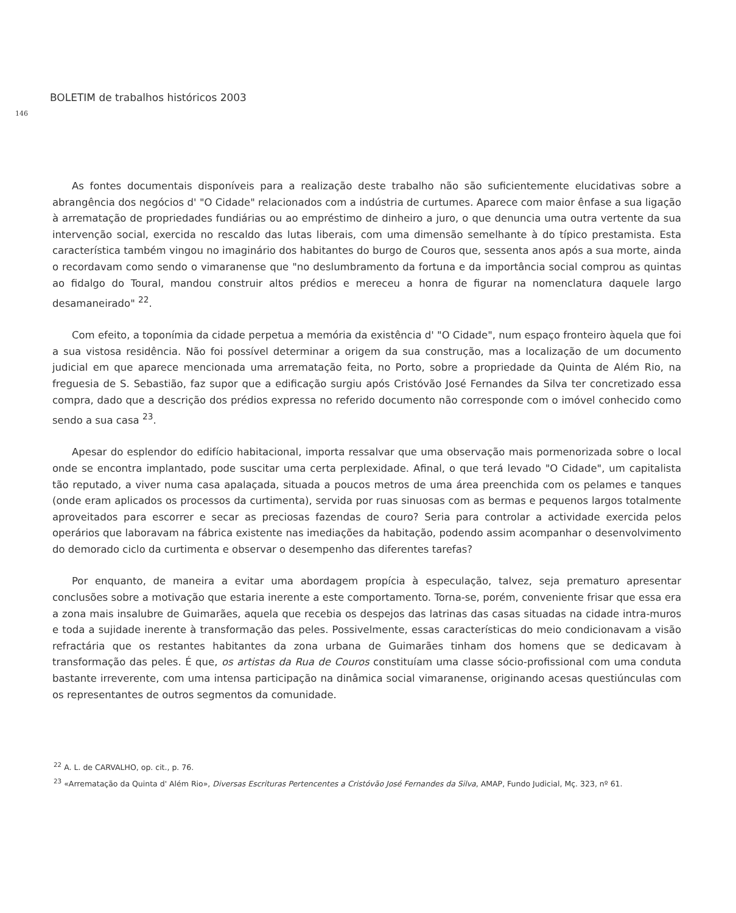BOLETIM de trabalhos históricos 2003
146
As fontes documentais disponíveis para a realização deste trabalho não são suficientemente elucidativas sobre a abrangência dos negócios d' "O Cidade" relacionados com a indústria de curtumes. Aparece com maior ênfase a sua ligação à arrematação de propriedades fundiárias ou ao empréstimo de dinheiro a juro, o que denuncia uma outra vertente da sua intervenção social, exercida no rescaldo das lutas liberais, com uma dimensão semelhante à do típico prestamista. Esta característica também vingou no imaginário dos habitantes do burgo de Couros que, sessenta anos após a sua morte, ainda o recordavam como sendo o vimaranense que "no deslumbramento da fortuna e da importância social comprou as quintas ao fidalgo do Toural, mandou construir altos prédios e mereceu a honra de figurar na nomenclatura daquele largo desamaneirado" <sup>22</sup>.
Com efeito, a toponímia da cidade perpetua a memória da existência d' "O Cidade", num espaço fronteiro àquela que foi a sua vistosa residência. Não foi possível determinar a origem da sua construção, mas a localização de um documento judicial em que aparece mencionada uma arrematação feita, no Porto, sobre a propriedade da Quinta de Além Rio, na freguesia de S. Sebastião, faz supor que a edificação surgiu após Cristóvão José Fernandes da Silva ter concretizado essa compra, dado que a descrição dos prédios expressa no referido documento não corresponde com o imóvel conhecido como sendo a sua casa <sup>23</sup>.
Apesar do esplendor do edifício habitacional, importa ressalvar que uma observação mais pormenorizada sobre o local onde se encontra implantado, pode suscitar uma certa perplexidade. Afinal, o que terá levado "O Cidade", um capitalista tão reputado, a viver numa casa apalaçada, situada a poucos metros de uma área preenchida com os pelames e tanques (onde eram aplicados os processos da curtimenta), servida por ruas sinuosas com as bermas e pequenos largos totalmente aproveitados para escorrer e secar as preciosas fazendas de couro? Seria para controlar a actividade exercida pelos operários que laboravam na fábrica existente nas imediações da habitação, podendo assim acompanhar o desenvolvimento do demorado ciclo da curtimenta e observar o desempenho das diferentes tarefas?
Por enquanto, de maneira a evitar uma abordagem propícia à especulação, talvez, seja prematuro apresentar conclusões sobre a motivação que estaria inerente a este comportamento. Torna-se, porém, conveniente frisar que essa era a zona mais insalubre de Guimarães, aquela que recebia os despejos das latrinas das casas situadas na cidade intra-muros e toda a sujidade inerente à transformação das peles. Possivelmente, essas características do meio condicionavam a visão refractária que os restantes habitantes da zona urbana de Guimarães tinham dos homens que se dedicavam à transformação das peles. É que, os artistas da Rua de Couros constituíam uma classe sócio-profissional com uma conduta bastante irreverente, com uma intensa participação na dinâmica social vimaranense, originando acesas questiúnculas com os representantes de outros segmentos da comunidade.
<sup>22</sup> A. L. de CARVALHO, op. cit., p. 76.
<sup>23</sup> «Arrematação da Quinta d' Além Rio», Diversas Escrituras Pertencentes a Cristóvão José Fernandes da Silva, AMAP, Fundo Judicial, Mç. 323, nº 61.